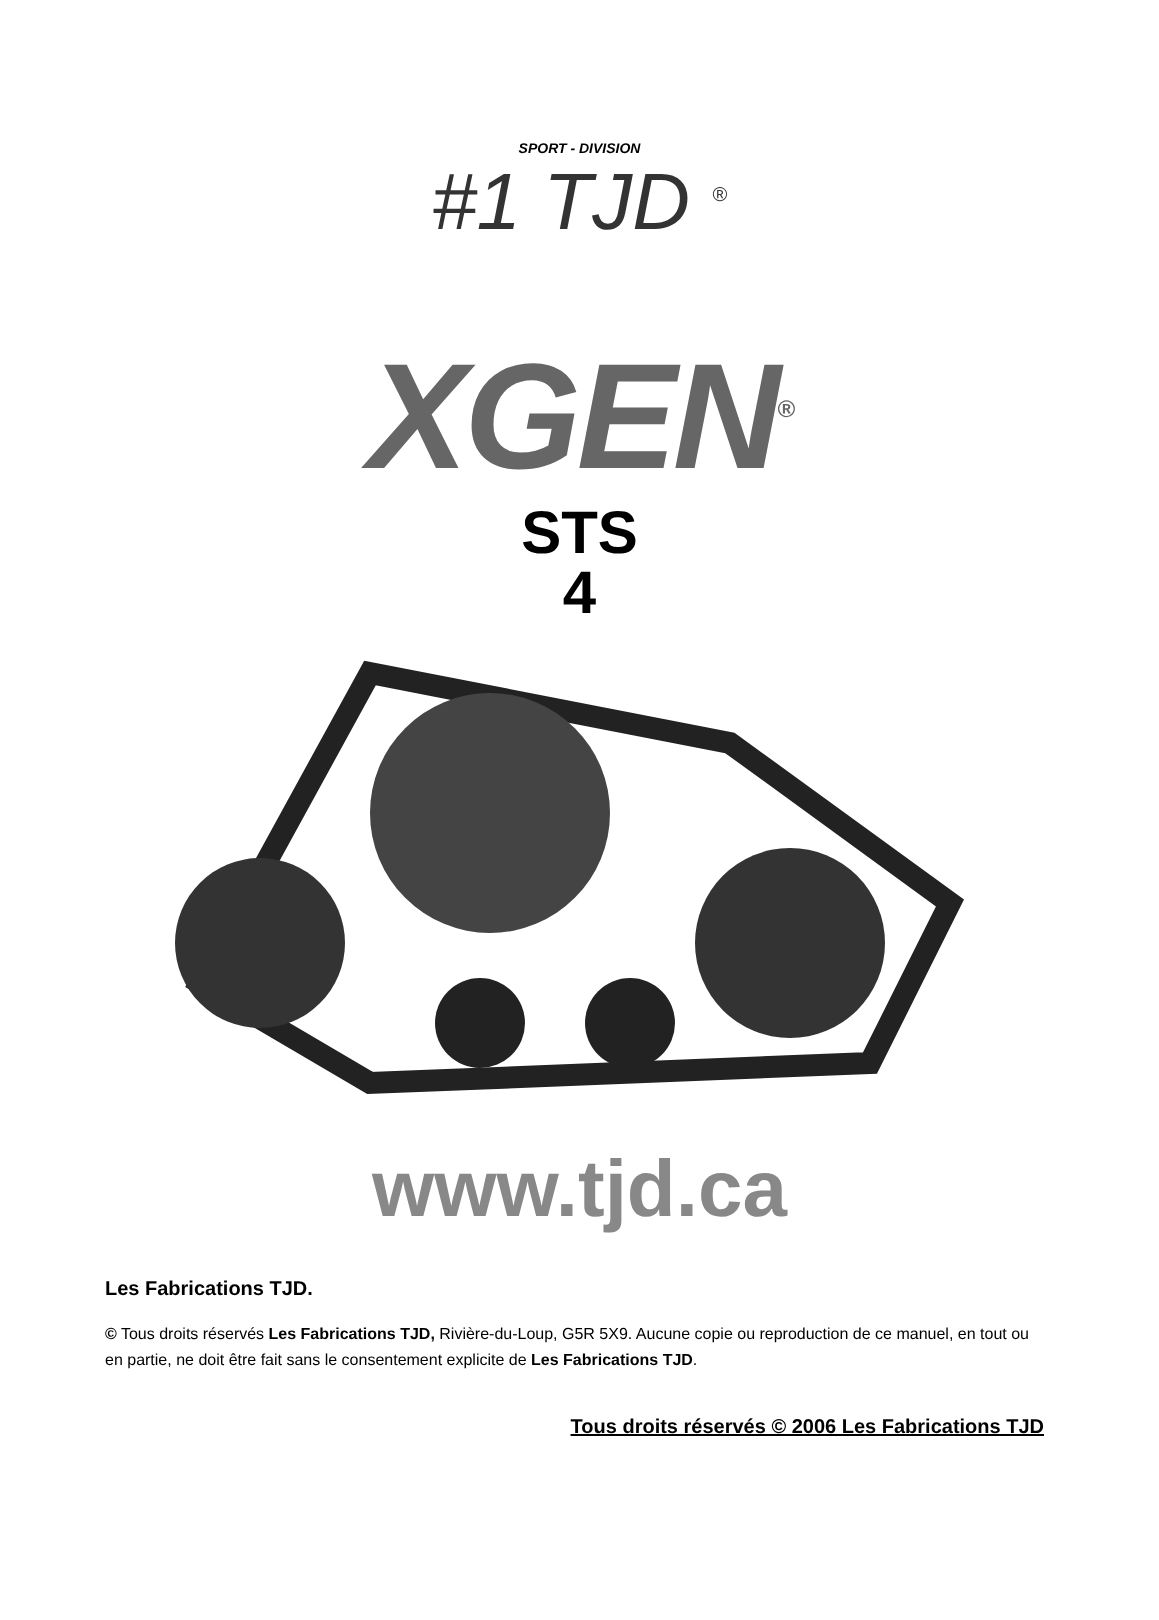SPORT - DIVISION
#1 TJD <sup>®</sup>
XGEN<sup>®</sup>
STS
4
www.tjd.ca
Les Fabrications TJD.
© Tous droits réservés Les Fabrications TJD, Rivière-du-Loup, G5R 5X9. Aucune copie ou reproduction de ce manuel, en tout ou en partie, ne doit être fait sans le consentement explicite de Les Fabrications TJD.
Tous droits réservés © 2006 Les Fabrications TJD